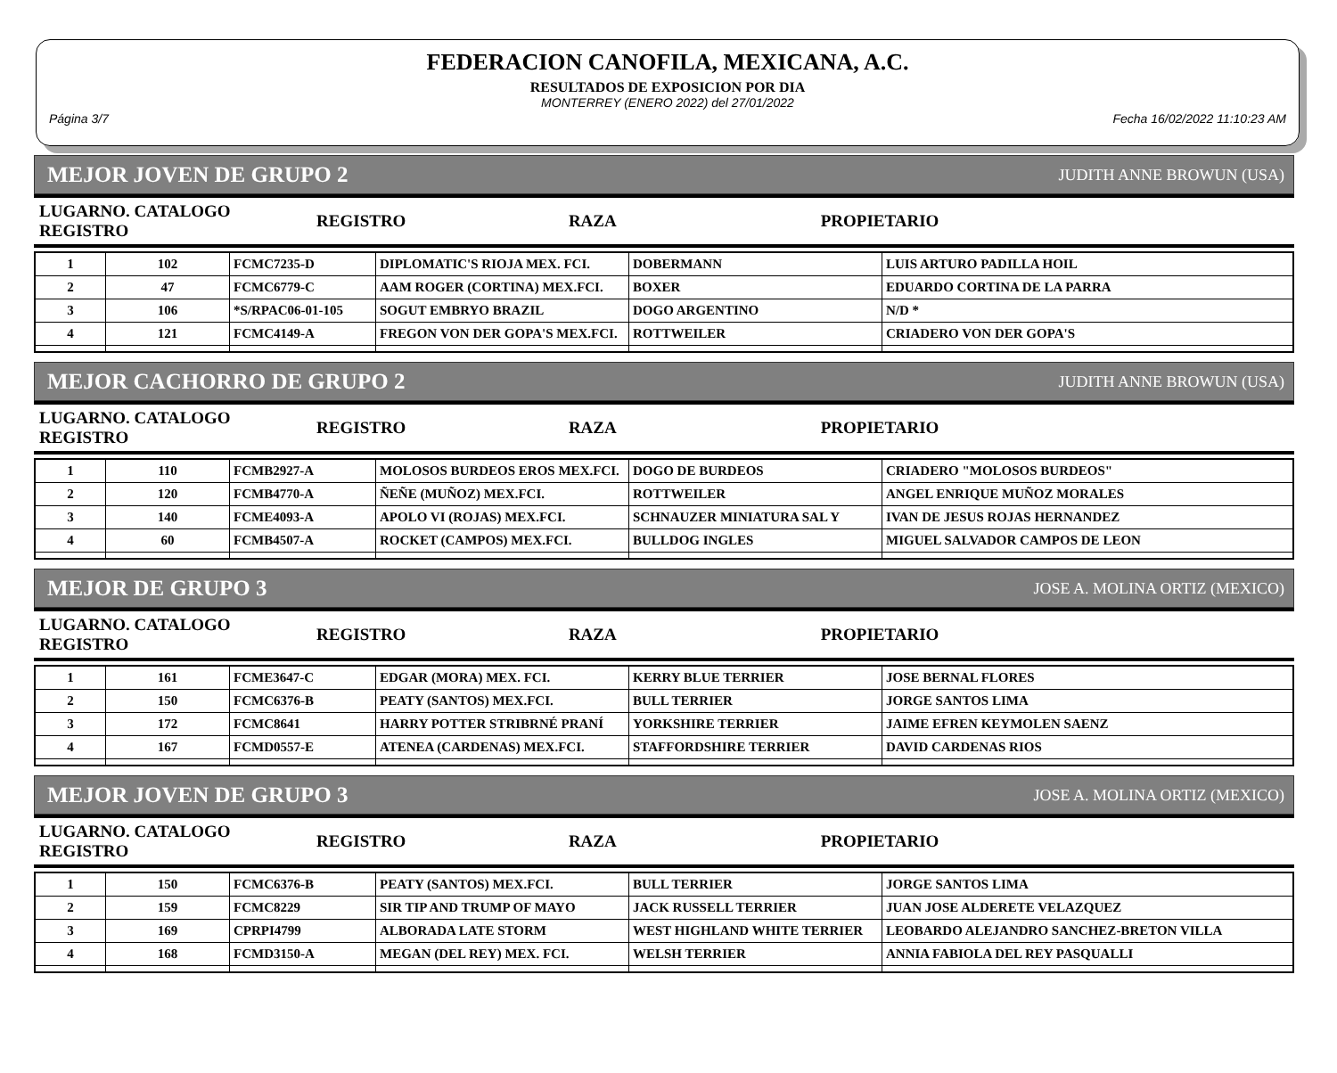FEDERACION CANOFILA, MEXICANA, A.C.
RESULTADOS DE EXPOSICION POR DIA
MONTERREY (ENERO 2022) del 27/01/2022
Página 3/7 Fecha 16/02/2022 11:10:23 AM
MEJOR JOVEN DE GRUPO 2 JUDITH ANNE BROWUN (USA)
| LUGARNO. CATALOGO REGISTRO | REGISTRO | RAZA | PROPIETARIO |
| --- | --- | --- | --- |
| 1 | 102 | FCMC7235-D | DIPLOMATIC'S RIOJA MEX. FCI. | DOBERMANN | LUIS ARTURO PADILLA HOIL |
| 2 | 47 | FCMC6779-C | AAM ROGER (CORTINA) MEX.FCI. | BOXER | EDUARDO CORTINA DE LA PARRA |
| 3 | 106 | *S/RPAC06-01-105 | SOGUT EMBRYO BRAZIL | DOGO ARGENTINO | N/D * |
| 4 | 121 | FCMC4149-A | FREGON VON DER GOPA'S MEX.FCI. | ROTTWEILER | CRIADERO VON DER GOPA'S |
MEJOR CACHORRO DE GRUPO 2 JUDITH ANNE BROWUN (USA)
| LUGARNO. CATALOGO REGISTRO | REGISTRO | RAZA | PROPIETARIO |
| --- | --- | --- | --- |
| 1 | 110 | FCMB2927-A | MOLOSOS BURDEOS EROS MEX.FCI. | DOGO DE BURDEOS | CRIADERO "MOLOSOS BURDEOS" |
| 2 | 120 | FCMB4770-A | ÑEÑE (MUÑOZ) MEX.FCI. | ROTTWEILER | ANGEL ENRIQUE MUÑOZ MORALES |
| 3 | 140 | FCME4093-A | APOLO VI (ROJAS) MEX.FCI. | SCHNAUZER MINIATURA SAL Y | IVAN DE JESUS ROJAS HERNANDEZ |
| 4 | 60 | FCMB4507-A | ROCKET (CAMPOS) MEX.FCI. | BULLDOG INGLES | MIGUEL SALVADOR CAMPOS DE LEON |
MEJOR DE GRUPO 3 JOSE A. MOLINA ORTIZ (MEXICO)
| LUGARNO. CATALOGO REGISTRO | REGISTRO | RAZA | PROPIETARIO |
| --- | --- | --- | --- |
| 1 | 161 | FCME3647-C | EDGAR (MORA) MEX. FCI. | KERRY BLUE TERRIER | JOSE BERNAL FLORES |
| 2 | 150 | FCMC6376-B | PEATY (SANTOS) MEX.FCI. | BULL TERRIER | JORGE SANTOS LIMA |
| 3 | 172 | FCMC8641 | HARRY POTTER STRIBRNÉ PRANÍ | YORKSHIRE TERRIER | JAIME EFREN KEYMOLEN SAENZ |
| 4 | 167 | FCMD0557-E | ATENEA (CARDENAS) MEX.FCI. | STAFFORDSHIRE TERRIER | DAVID CARDENAS RIOS |
MEJOR JOVEN DE GRUPO 3 JOSE A. MOLINA ORTIZ (MEXICO)
| LUGARNO. CATALOGO REGISTRO | REGISTRO | RAZA | PROPIETARIO |
| --- | --- | --- | --- |
| 1 | 150 | FCMC6376-B | PEATY (SANTOS) MEX.FCI. | BULL TERRIER | JORGE SANTOS LIMA |
| 2 | 159 | FCMC8229 | SIR TIP AND TRUMP OF MAYO | JACK RUSSELL TERRIER | JUAN JOSE ALDERETE VELAZQUEZ |
| 3 | 169 | CPRPI4799 | ALBORADA LATE STORM | WEST HIGHLAND WHITE TERRIER | LEOBARDO ALEJANDRO SANCHEZ-BRETON VILLA |
| 4 | 168 | FCMD3150-A | MEGAN (DEL REY) MEX. FCI. | WELSH TERRIER | ANNIA FABIOLA DEL REY PASQUALLI |